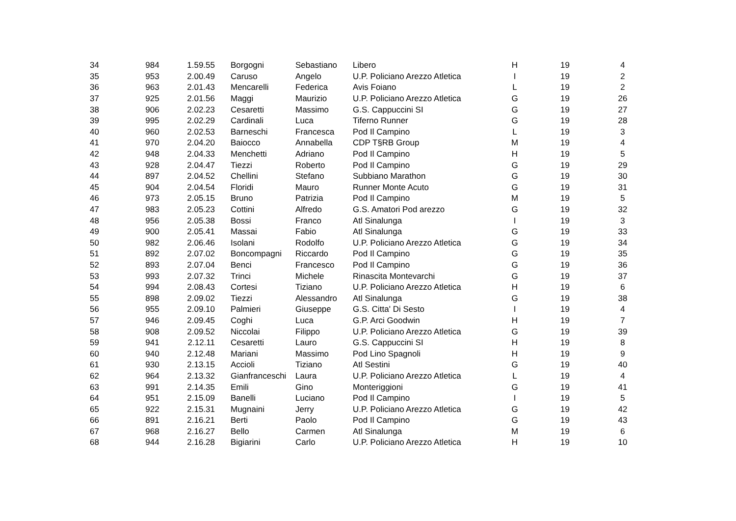| 34 | 984 | 1.59.55 | Borgogni | Sebastiano | Libero | H | 19 | 4 |
| 35 | 953 | 2.00.49 | Caruso | Angelo | U.P. Policiano Arezzo Atletica | I | 19 | 2 |
| 36 | 963 | 2.01.43 | Mencarelli | Federica | Avis Foiano | L | 19 | 2 |
| 37 | 925 | 2.01.56 | Maggi | Maurizio | U.P. Policiano Arezzo Atletica | G | 19 | 26 |
| 38 | 906 | 2.02.23 | Cesaretti | Massimo | G.S. Cappuccini SI | G | 19 | 27 |
| 39 | 995 | 2.02.29 | Cardinali | Luca | Tiferno Runner | G | 19 | 28 |
| 40 | 960 | 2.02.53 | Barneschi | Francesca | Pod Il Campino | L | 19 | 3 |
| 41 | 970 | 2.04.20 | Baiocco | Annabella | CDP T§RB Group | M | 19 | 4 |
| 42 | 948 | 2.04.33 | Menchetti | Adriano | Pod Il Campino | H | 19 | 5 |
| 43 | 928 | 2.04.47 | Tiezzi | Roberto | Pod Il Campino | G | 19 | 29 |
| 44 | 897 | 2.04.52 | Chellini | Stefano | Subbiano Marathon | G | 19 | 30 |
| 45 | 904 | 2.04.54 | Floridi | Mauro | Runner Monte Acuto | G | 19 | 31 |
| 46 | 973 | 2.05.15 | Bruno | Patrizia | Pod Il Campino | M | 19 | 5 |
| 47 | 983 | 2.05.23 | Cottini | Alfredo | G.S. Amatori Pod arezzo | G | 19 | 32 |
| 48 | 956 | 2.05.38 | Bossi | Franco | Atl Sinalunga | I | 19 | 3 |
| 49 | 900 | 2.05.41 | Massai | Fabio | Atl Sinalunga | G | 19 | 33 |
| 50 | 982 | 2.06.46 | Isolani | Rodolfo | U.P. Policiano Arezzo Atletica | G | 19 | 34 |
| 51 | 892 | 2.07.02 | Boncompagni | Riccardo | Pod Il Campino | G | 19 | 35 |
| 52 | 893 | 2.07.04 | Benci | Francesco | Pod Il Campino | G | 19 | 36 |
| 53 | 993 | 2.07.32 | Trinci | Michele | Rinascita Montevarchi | G | 19 | 37 |
| 54 | 994 | 2.08.43 | Cortesi | Tiziano | U.P. Policiano Arezzo Atletica | H | 19 | 6 |
| 55 | 898 | 2.09.02 | Tiezzi | Alessandro | Atl Sinalunga | G | 19 | 38 |
| 56 | 955 | 2.09.10 | Palmieri | Giuseppe | G.S. Citta' Di Sesto | I | 19 | 4 |
| 57 | 946 | 2.09.45 | Coghi | Luca | G.P. Arci Goodwin | H | 19 | 7 |
| 58 | 908 | 2.09.52 | Niccolai | Filippo | U.P. Policiano Arezzo Atletica | G | 19 | 39 |
| 59 | 941 | 2.12.11 | Cesaretti | Lauro | G.S. Cappuccini SI | H | 19 | 8 |
| 60 | 940 | 2.12.48 | Mariani | Massimo | Pod Lino Spagnoli | H | 19 | 9 |
| 61 | 930 | 2.13.15 | Accioli | Tiziano | Atl Sestini | G | 19 | 40 |
| 62 | 964 | 2.13.32 | Gianfranceschi | Laura | U.P. Policiano Arezzo Atletica | L | 19 | 4 |
| 63 | 991 | 2.14.35 | Emili | Gino | Monteriggioni | G | 19 | 41 |
| 64 | 951 | 2.15.09 | Banelli | Luciano | Pod Il Campino | I | 19 | 5 |
| 65 | 922 | 2.15.31 | Mugnaini | Jerry | U.P. Policiano Arezzo Atletica | G | 19 | 42 |
| 66 | 891 | 2.16.21 | Berti | Paolo | Pod Il Campino | G | 19 | 43 |
| 67 | 968 | 2.16.27 | Bello | Carmen | Atl Sinalunga | M | 19 | 6 |
| 68 | 944 | 2.16.28 | Bigiarini | Carlo | U.P. Policiano Arezzo Atletica | H | 19 | 10 |